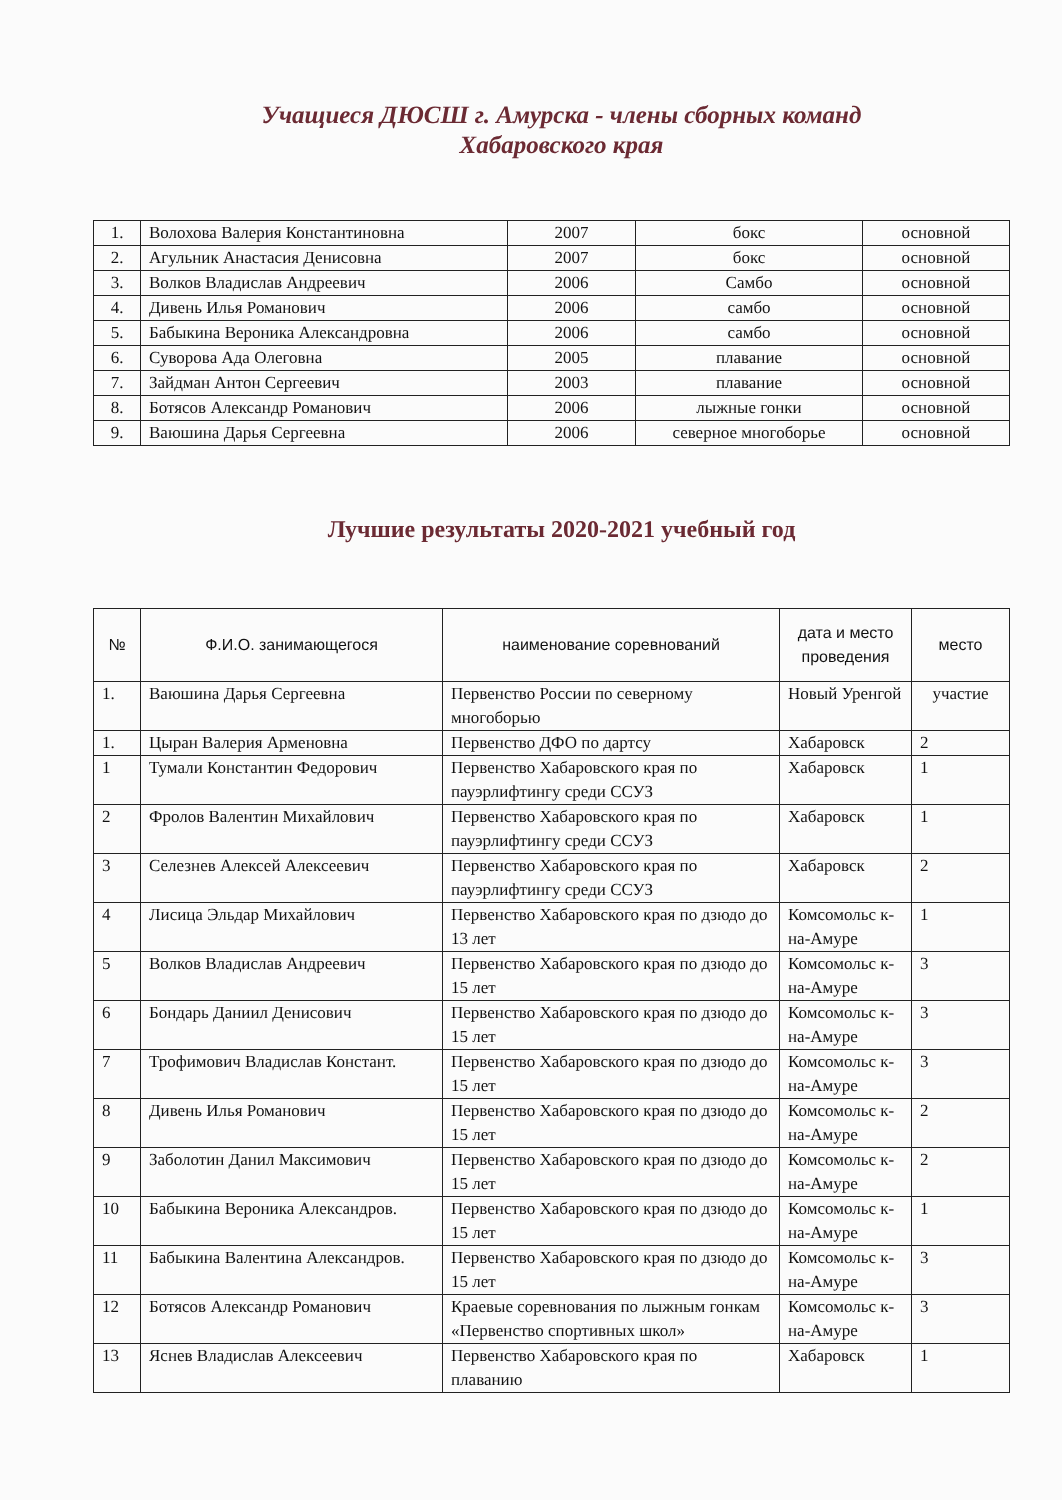Учащиеся ДЮСШ г. Амурска - члены сборных команд
Хабаровского края
| 1. | Волохова Валерия Константиновна | 2007 | бокс | основной |
| 2. | Агульник Анастасия Денисовна | 2007 | бокс | основной |
| 3. | Волков Владислав Андреевич | 2006 | Самбо | основной |
| 4. | Дивень Илья Романович | 2006 | самбо | основной |
| 5. | Бабыкина Вероника Александровна | 2006 | самбо | основной |
| 6. | Суворова Ада Олеговна | 2005 | плавание | основной |
| 7. | Зайдман Антон Сергеевич | 2003 | плавание | основной |
| 8. | Ботясов Александр Романович | 2006 | лыжные гонки | основной |
| 9. | Ваюшина Дарья Сергеевна | 2006 | северное многоборье | основной |
Лучшие результаты 2020-2021 учебный год
| № | Ф.И.О. занимающегося | наименование соревнований | дата и место проведения | место |
| --- | --- | --- | --- | --- |
| 1. | Ваюшина Дарья Сергеевна | Первенство России по северному многоборью | Новый Уренгой | участие |
| 1. | Цыран Валерия Арменовна | Первенство ДФО по дартсу | Хабаровск | 2 |
| 1 | Тумали Константин Федорович | Первенство Хабаровского края по пауэрлифтингу среди ССУЗ | Хабаровск | 1 |
| 2 | Фролов Валентин Михайлович | Первенство Хабаровского края по пауэрлифтингу среди ССУЗ | Хабаровск | 1 |
| 3 | Селезнев Алексей Алексеевич | Первенство Хабаровского края по пауэрлифтингу среди ССУЗ | Хабаровск | 2 |
| 4 | Лисица Эльдар Михайлович | Первенство Хабаровского края по дзюдо до 13 лет | Комсомольс к-на-Амуре | 1 |
| 5 | Волков Владислав Андреевич | Первенство Хабаровского края по дзюдо до 15 лет | Комсомольс к-на-Амуре | 3 |
| 6 | Бондарь Даниил Денисович | Первенство Хабаровского края по дзюдо до 15 лет | Комсомольс к-на-Амуре | 3 |
| 7 | Трофимович Владислав Констант. | Первенство Хабаровского края по дзюдо до 15 лет | Комсомольс к-на-Амуре | 3 |
| 8 | Дивень Илья Романович | Первенство Хабаровского края по дзюдо до 15 лет | Комсомольс к-на-Амуре | 2 |
| 9 | Заболотин Данил Максимович | Первенство Хабаровского края по дзюдо до 15 лет | Комсомольс к-на-Амуре | 2 |
| 10 | Бабыкина Вероника Александров. | Первенство Хабаровского края по дзюдо до 15 лет | Комсомольс к-на-Амуре | 1 |
| 11 | Бабыкина Валентина Александров. | Первенство Хабаровского края по дзюдо до 15 лет | Комсомольс к-на-Амуре | 3 |
| 12 | Ботясов Александр Романович | Краевые соревнования по лыжным гонкам «Первенство спортивных школ» | Комсомольс к-на-Амуре | 3 |
| 13 | Яснев Владислав Алексеевич | Первенство Хабаровского края по плаванию | Хабаровск | 1 |